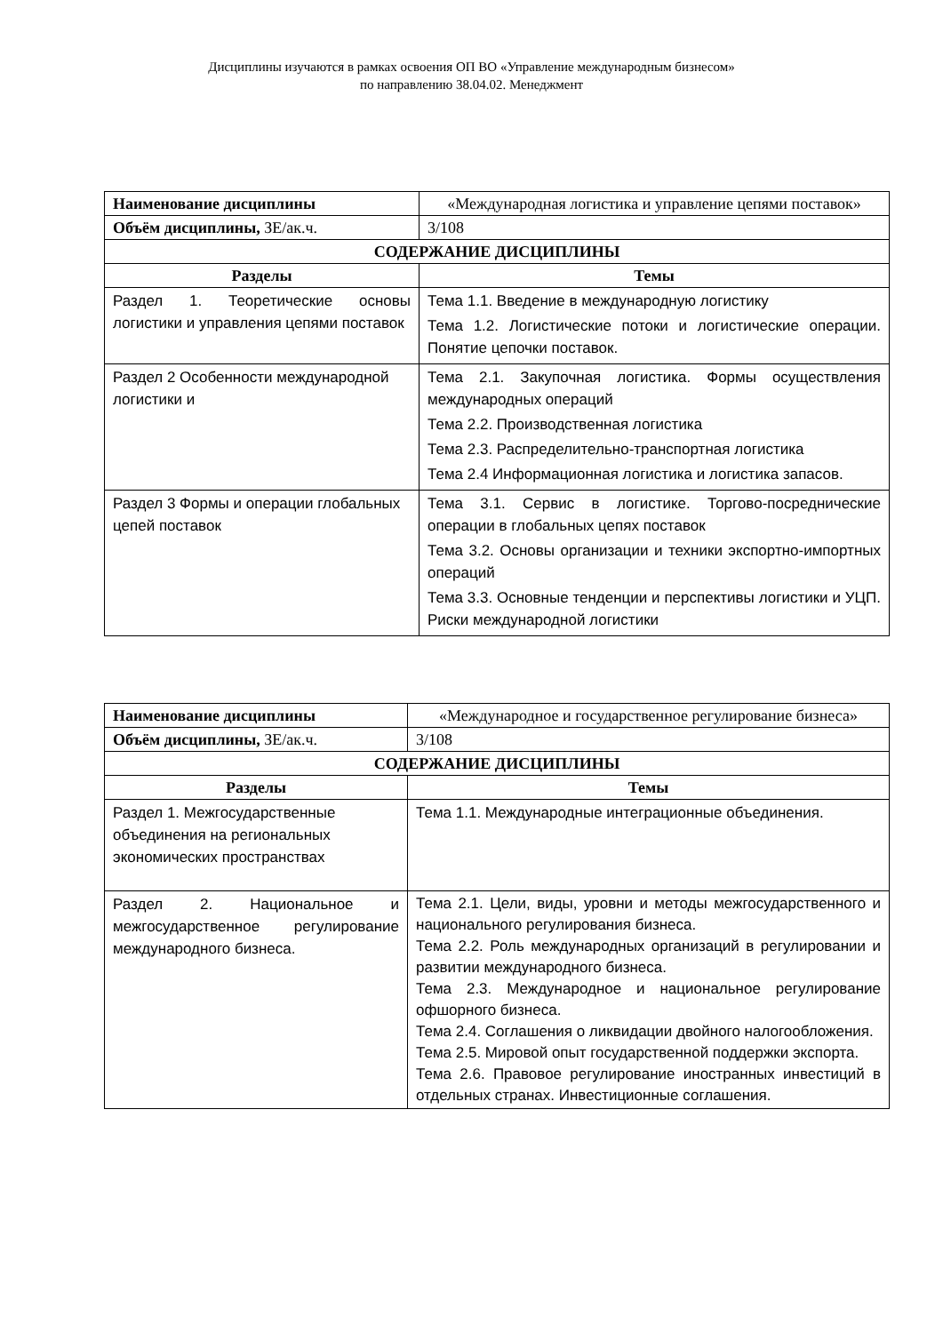Дисциплины изучаются в рамках освоения ОП ВО «Управление международным бизнесом»
по направлению 38.04.02. Менеджмент
| Наименование дисциплины | «Международная логистика и управление цепями поставок» |
| Объём дисциплины, ЗЕ/ак.ч. | 3/108 |
| СОДЕРЖАНИЕ ДИСЦИПЛИНЫ | |
| Разделы | Темы |
| Раздел 1. Теоретические основы логистики и управления цепями поставок | Тема 1.1. Введение в международную логистику Тема 1.2. Логистические потоки и логистические операции. Понятие цепочки поставок. |
| Раздел 2 Особенности международной логистики и | Тема 2.1. Закупочная логистика. Формы осуществления международных операций Тема 2.2. Производственная логистика Тема 2.3. Распределительно-транспортная логистика Тема 2.4 Информационная логистика и логистика запасов. |
| Раздел 3 Формы и операции глобальных цепей поставок | Тема 3.1. Сервис в логистике. Торгово-посреднические операции в глобальных цепях поставок Тема 3.2. Основы организации и техники экспортно-импортных операций Тема 3.3. Основные тенденции и перспективы логистики и УЦП. Риски международной логистики |
| Наименование дисциплины | «Международное и государственное регулирование бизнеса» |
| Объём дисциплины, ЗЕ/ак.ч. | 3/108 |
| СОДЕРЖАНИЕ ДИСЦИПЛИНЫ | |
| Разделы | Темы |
| Раздел 1. Межгосударственные объединения на региональных экономических пространствах | Тема 1.1. Международные интеграционные объединения. |
| Раздел 2. Национальное и межгосударственное регулирование международного бизнеса. | Тема 2.1. Цели, виды, уровни и методы межгосударственного и национального регулирования бизнеса. Тема 2.2. Роль международных организаций в регулировании и развитии международного бизнеса. Тема 2.3. Международное и национальное регулирование офшорного бизнеса. Тема 2.4. Соглашения о ликвидации двойного налогообложения. Тема 2.5. Мировой опыт государственной поддержки экспорта. Тема 2.6. Правовое регулирование иностранных инвестиций в отдельных странах. Инвестиционные соглашения. |